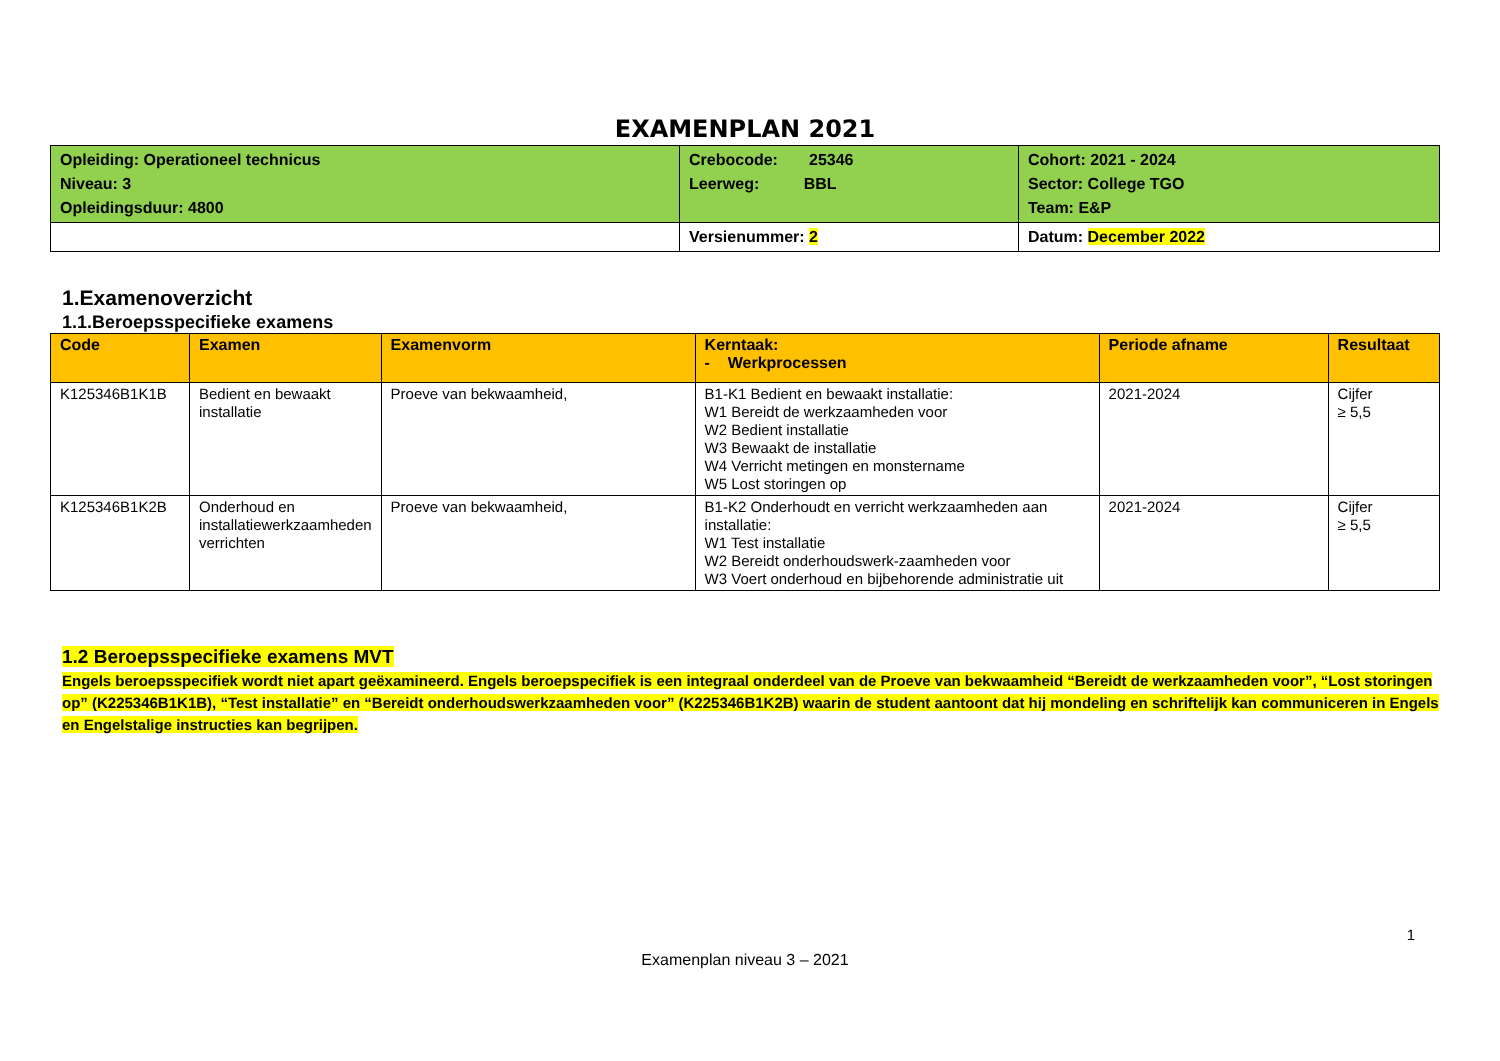EXAMENPLAN 2021
| Opleiding: Operationeel technicus Niveau: 3 Opleidingsduur: 4800 | Crebocode: 25346 Leerweg: BBL | Cohort: 2021 - 2024 Sector: College TGO Team: E&P |
| | Versienummer: 2 | Datum: December 2022 |
1.Examenoverzicht
1.1.Beroepsspecifieke examens
| Code | Examen | Examenvorm | Kerntaak: - Werkprocessen | Periode afname | Resultaat |
| --- | --- | --- | --- | --- | --- |
| K125346B1K1B | Bedient en bewaakt installatie | Proeve van bekwaamheid, | B1-K1 Bedient en bewaakt installatie: W1 Bereidt de werkzaamheden voor W2 Bedient installatie W3 Bewaakt de installatie W4 Verricht metingen en monstername W5 Lost storingen op | 2021-2024 | Cijfer ≥ 5,5 |
| K125346B1K2B | Onderhoud en installatiewerkzaamheden verrichten | Proeve van bekwaamheid, | B1-K2 Onderhoudt en verricht werkzaamheden aan installatie: W1 Test installatie W2 Bereidt onderhoudswerk-zaamheden voor W3 Voert onderhoud en bijbehorende administratie uit | 2021-2024 | Cijfer ≥ 5,5 |
1.2 Beroepsspecifieke examens MVT
Engels beroepsspecifiek wordt niet apart geëxamineerd. Engels beroepspecifiek is een integraal onderdeel van de Proeve van bekwaamheid “Bereidt de werkzaamheden voor”, “Lost storingen op” (K225346B1K1B), “Test installatie” en “Bereidt onderhoudswerkzaamheden voor” (K225346B1K2B) waarin de student aantoont dat hij mondeling en schriftelijk kan communiceren in Engels en Engelstalige instructies kan begrijpen.
1
Examenplan niveau 3 – 2021